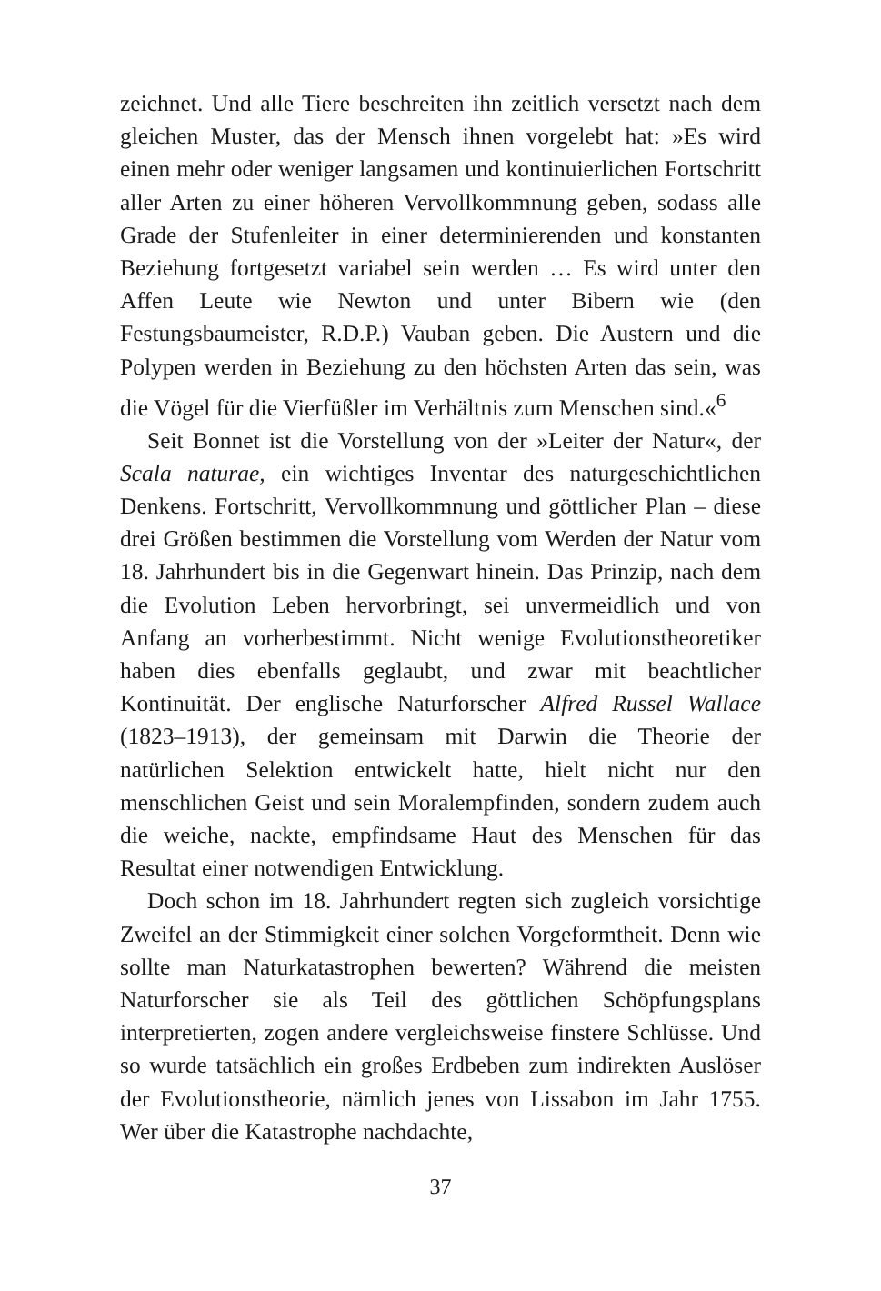zeichnet. Und alle Tiere beschreiten ihn zeitlich versetzt nach dem gleichen Muster, das der Mensch ihnen vorgelebt hat: »Es wird einen mehr oder weniger langsamen und kontinuierlichen Fortschritt aller Arten zu einer höheren Vervollkommnung geben, sodass alle Grade der Stufenleiter in einer determinierenden und konstanten Beziehung fortgesetzt variabel sein werden … Es wird unter den Affen Leute wie Newton und unter Bibern wie (den Festungsbaumeister, R.D.P.) Vauban geben. Die Austern und die Polypen werden in Beziehung zu den höchsten Arten das sein, was die Vögel für die Vierfüßler im Verhältnis zum Menschen sind.«<sup>6</sup>
Seit Bonnet ist die Vorstellung von der »Leiter der Natur«, der Scala naturae, ein wichtiges Inventar des naturgeschichtlichen Denkens. Fortschritt, Vervollkommnung und göttlicher Plan – diese drei Größen bestimmen die Vorstellung vom Werden der Natur vom 18. Jahrhundert bis in die Gegenwart hinein. Das Prinzip, nach dem die Evolution Leben hervorbringt, sei unvermeidlich und von Anfang an vorherbestimmt. Nicht wenige Evolutionstheoretiker haben dies ebenfalls geglaubt, und zwar mit beachtlicher Kontinuität. Der englische Naturforscher Alfred Russel Wallace (1823–1913), der gemeinsam mit Darwin die Theorie der natürlichen Selektion entwickelt hatte, hielt nicht nur den menschlichen Geist und sein Moralempfinden, sondern zudem auch die weiche, nackte, empfindsame Haut des Menschen für das Resultat einer notwendigen Entwicklung.
Doch schon im 18. Jahrhundert regten sich zugleich vorsichtige Zweifel an der Stimmigkeit einer solchen Vorgeformtheit. Denn wie sollte man Naturkatastrophen bewerten? Während die meisten Naturforscher sie als Teil des göttlichen Schöpfungsplans interpretierten, zogen andere vergleichsweise finstere Schlüsse. Und so wurde tatsächlich ein großes Erdbeben zum indirekten Auslöser der Evolutionstheorie, nämlich jenes von Lissabon im Jahr 1755. Wer über die Katastrophe nachdachte,
37